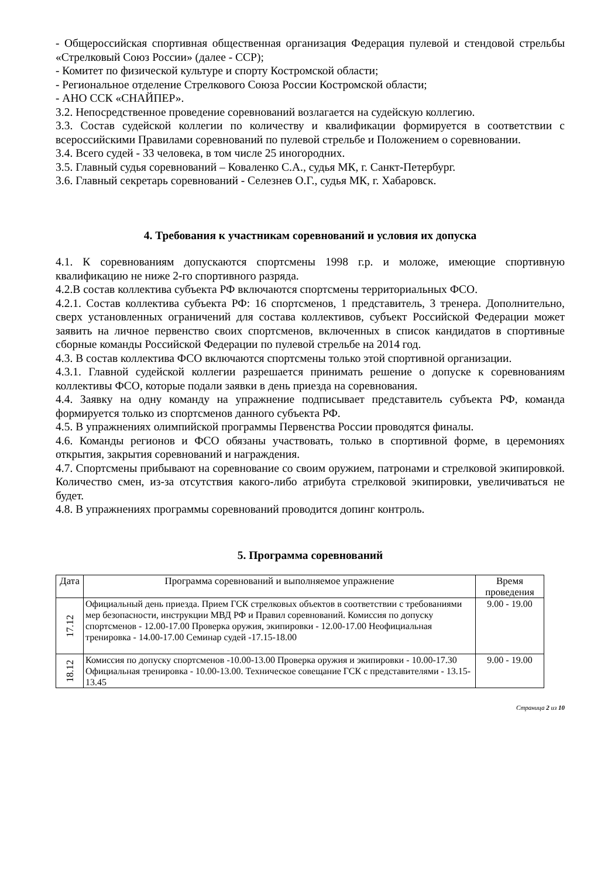- Общероссийская спортивная общественная организация Федерация пулевой и стендовой стрельбы «Стрелковый Союз России» (далее - ССР);
- Комитет по физической культуре и спорту Костромской области;
- Региональное отделение Стрелкового Союза России Костромской области;
- АНО ССК «СНАЙПЕР».
3.2. Непосредственное проведение соревнований возлагается на судейскую коллегию.
3.3. Состав судейской коллегии по количеству и квалификации формируется в соответствии с всероссийскими Правилами соревнований по пулевой стрельбе и Положением о соревновании.
3.4. Всего судей - 33 человека, в том числе 25 иногородних.
3.5. Главный судья соревнований – Коваленко С.А., судья МК, г. Санкт-Петербург.
3.6. Главный секретарь соревнований - Селезнев О.Г., судья МК, г. Хабаровск.
4. Требования к участникам соревнований и условия их допуска
4.1. К соревнованиям допускаются спортсмены 1998 г.р. и моложе, имеющие спортивную квалификацию не ниже 2-го спортивного разряда.
4.2.В состав коллектива субъекта РФ включаются спортсмены территориальных ФСО.
4.2.1. Состав коллектива субъекта РФ: 16 спортсменов, 1 представитель, 3 тренера. Дополнительно, сверх установленных ограничений для состава коллективов, субъект Российской Федерации может заявить на личное первенство своих спортсменов, включенных в список кандидатов в спортивные сборные команды Российской Федерации по пулевой стрельбе на 2014 год.
4.3. В состав коллектива ФСО включаются спортсмены только этой спортивной организации.
4.3.1. Главной судейской коллегии разрешается принимать решение о допуске к соревнованиям коллективы ФСО, которые подали заявки в день приезда на соревнования.
4.4. Заявку на одну команду на упражнение подписывает представитель субъекта РФ, команда формируется только из спортсменов данного субъекта РФ.
4.5. В упражнениях олимпийской программы Первенства России проводятся финалы.
4.6. Команды регионов и ФСО обязаны участвовать, только в спортивной форме, в церемониях открытия, закрытия соревнований и награждения.
4.7. Спортсмены прибывают на соревнование со своим оружием, патронами и стрелковой экипировкой. Количество смен, из-за отсутствия какого-либо атрибута стрелковой экипировки, увеличиваться не будет.
4.8. В упражнениях программы соревнований проводится допинг контроль.
5. Программа соревнований
| Дата | Программа соревнований и выполняемое упражнение | Время проведения |
| --- | --- | --- |
| 17.12 | Официальный день приезда. Прием ГСК стрелковых объектов в соответствии с требованиями мер безопасности, инструкции МВД РФ и Правил соревнований. Комиссия по допуску спортсменов - 12.00-17.00 Проверка оружия, экипировки - 12.00-17.00 Неофициальная тренировка - 14.00-17.00 Семинар судей -17.15-18.00 | 9.00 - 19.00 |
| 18.12 | Комиссия по допуску спортсменов -10.00-13.00 Проверка оружия и экипировки - 10.00-17.30 Официальная тренировка - 10.00-13.00. Техническое совещание ГСК с представителями - 13.15- 13.45 | 9.00 - 19.00 |
Страница 2 из 10